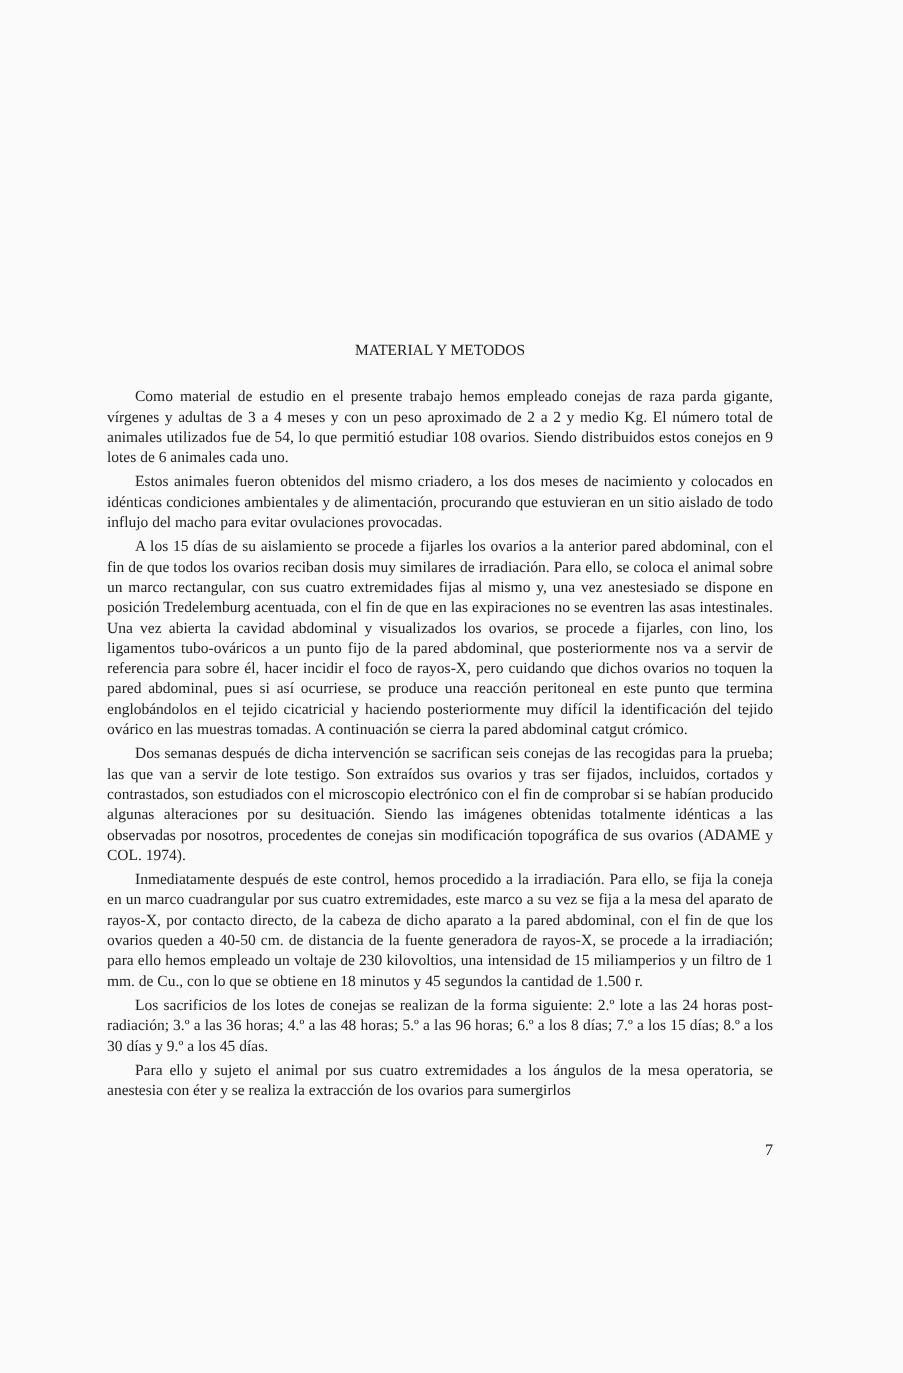MATERIAL Y METODOS
Como material de estudio en el presente trabajo hemos empleado conejas de raza parda gigante, vírgenes y adultas de 3 a 4 meses y con un peso aproximado de 2 a 2 y medio Kg. El número total de animales utilizados fue de 54, lo que permitió estudiar 108 ovarios. Siendo distribuidos estos conejos en 9 lotes de 6 animales cada uno.
Estos animales fueron obtenidos del mismo criadero, a los dos meses de nacimiento y colocados en idénticas condiciones ambientales y de alimentación, procurando que estuvieran en un sitio aislado de todo influjo del macho para evitar ovulaciones provocadas.
A los 15 días de su aislamiento se procede a fijarles los ovarios a la anterior pared abdominal, con el fin de que todos los ovarios reciban dosis muy similares de irradiación. Para ello, se coloca el animal sobre un marco rectangular, con sus cuatro extremidades fijas al mismo y, una vez anestesiado se dispone en posición Tredelemburg acentuada, con el fin de que en las expiraciones no se eventren las asas intestinales. Una vez abierta la cavidad abdominal y visualizados los ovarios, se procede a fijarles, con lino, los ligamentos tubo-ováricos a un punto fijo de la pared abdominal, que posteriormente nos va a servir de referencia para sobre él, hacer incidir el foco de rayos-X, pero cuidando que dichos ovarios no toquen la pared abdominal, pues si así ocurriese, se produce una reacción peritoneal en este punto que termina englobándolos en el tejido cicatricial y haciendo posteriormente muy difícil la identificación del tejido ovárico en las muestras tomadas. A continuación se cierra la pared abdominal catgut crómico.
Dos semanas después de dicha intervención se sacrifican seis conejas de las recogidas para la prueba; las que van a servir de lote testigo. Son extraídos sus ovarios y tras ser fijados, incluidos, cortados y contrastados, son estudiados con el microscopio electrónico con el fin de comprobar si se habían producido algunas alteraciones por su desituación. Siendo las imágenes obtenidas totalmente idénticas a las observadas por nosotros, procedentes de conejas sin modificación topográfica de sus ovarios (ADAME y COL. 1974).
Inmediatamente después de este control, hemos procedido a la irradiación. Para ello, se fija la coneja en un marco cuadrangular por sus cuatro extremidades, este marco a su vez se fija a la mesa del aparato de rayos-X, por contacto directo, de la cabeza de dicho aparato a la pared abdominal, con el fin de que los ovarios queden a 40-50 cm. de distancia de la fuente generadora de rayos-X, se procede a la irradiación; para ello hemos empleado un voltaje de 230 kilovoltios, una intensidad de 15 miliamperios y un filtro de 1 mm. de Cu., con lo que se obtiene en 18 minutos y 45 segundos la cantidad de 1.500 r.
Los sacrificios de los lotes de conejas se realizan de la forma siguiente: 2.º lote a las 24 horas post-radiación; 3.º a las 36 horas; 4.º a las 48 horas; 5.º a las 96 horas; 6.º a los 8 días; 7.º a los 15 días; 8.º a los 30 días y 9.º a los 45 días.
Para ello y sujeto el animal por sus cuatro extremidades a los ángulos de la mesa operatoria, se anestesia con éter y se realiza la extracción de los ovarios para sumergirlos
7